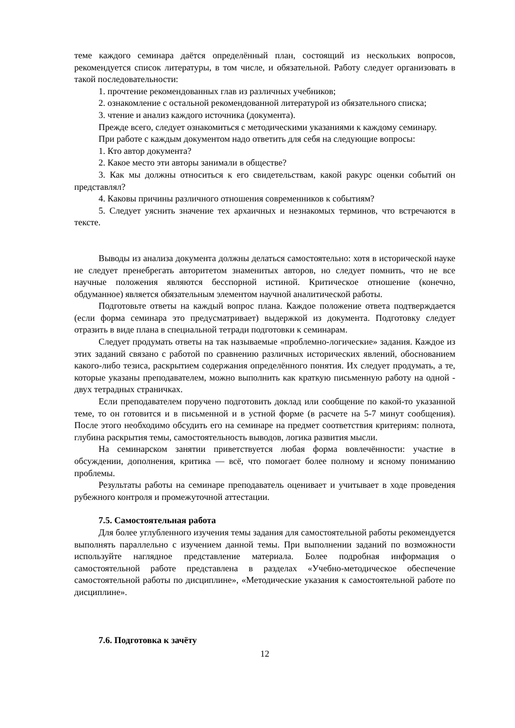теме каждого семинара даётся определённый план, состоящий из нескольких вопросов, рекомендуется список литературы, в том числе, и обязательной. Работу следует организовать в такой последовательности:
1. прочтение рекомендованных глав из различных учебников;
2. ознакомление с остальной рекомендованной литературой из обязательного списка;
3. чтение и анализ каждого источника (документа).
Прежде всего, следует ознакомиться с методическими указаниями к каждому семинару.
При работе с каждым документом надо ответить для себя на следующие вопросы:
1. Кто автор документа?
2. Какое место эти авторы занимали в обществе?
3. Как мы должны относиться к его свидетельствам, какой ракурс оценки событий он представлял?
4. Каковы причины различного отношения современников к событиям?
5. Следует уяснить значение тех архаичных и незнакомых терминов, что встречаются в тексте.
Выводы из анализа документа должны делаться самостоятельно: хотя в исторической науке не следует пренебрегать авторитетом знаменитых авторов, но следует помнить, что не все научные положения являются бесспорной истиной. Критическое отношение (конечно, обдуманное) является обязательным элементом научной аналитической работы.
Подготовьте ответы на каждый вопрос плана. Каждое положение ответа подтверждается (если форма семинара это предусматривает) выдержкой из документа. Подготовку следует отразить в виде плана в специальной тетради подготовки к семинарам.
Следует продумать ответы на так называемые «проблемно-логические» задания. Каждое из этих заданий связано с работой по сравнению различных исторических явлений, обоснованием какого-либо тезиса, раскрытием содержания определённого понятия. Их следует продумать, а те, которые указаны преподавателем, можно выполнить как краткую письменную работу на одной - двух тетрадных страничках.
Если преподавателем поручено подготовить доклад или сообщение по какой-то указанной теме, то он готовится и в письменной и в устной форме (в расчете на 5-7 минут сообщения). После этого необходимо обсудить его на семинаре на предмет соответствия критериям: полнота, глубина раскрытия темы, самостоятельность выводов, логика развития мысли.
На семинарском занятии приветствуется любая форма вовлечённости: участие в обсуждении, дополнения, критика — всё, что помогает более полному и ясному пониманию проблемы.
Результаты работы на семинаре преподаватель оценивает и учитывает в ходе проведения рубежного контроля и промежуточной аттестации.
7.5. Самостоятельная работа
Для более углубленного изучения темы задания для самостоятельной работы рекомендуется выполнять параллельно с изучением данной темы. При выполнении заданий по возможности используйте наглядное представление материала. Более подробная информация о самостоятельной работе представлена в разделах «Учебно-методическое обеспечение самостоятельной работы по дисциплине», «Методические указания к самостоятельной работе по дисциплине».
7.6. Подготовка к зачёту
12